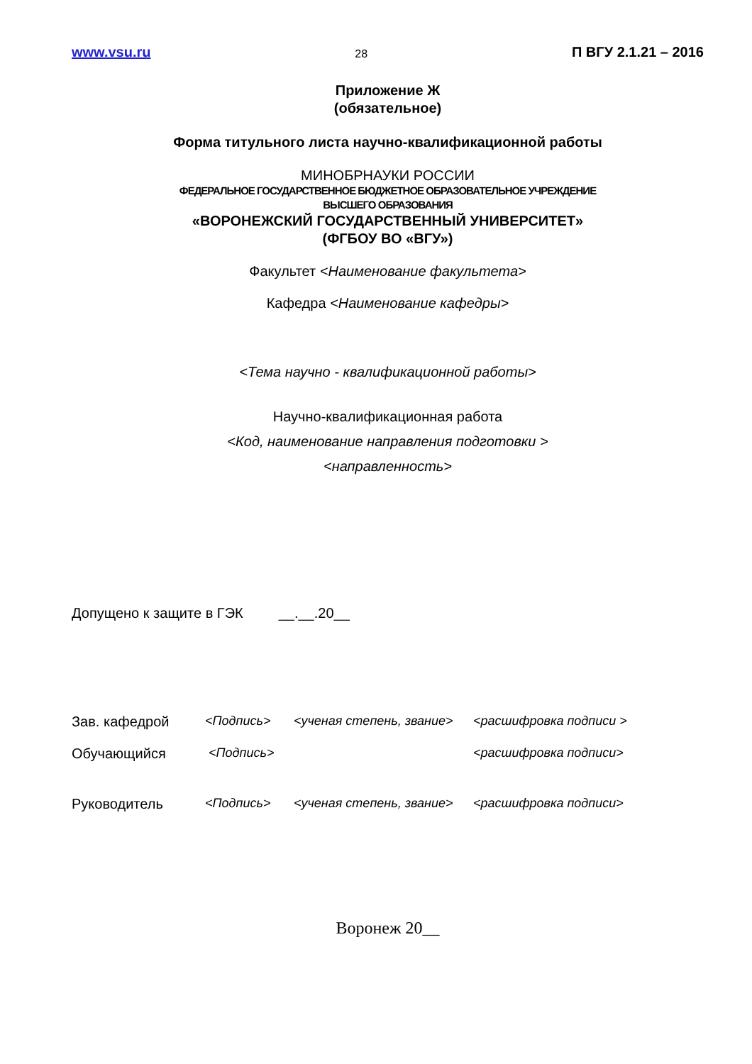www.vsu.ru 28 П ВГУ 2.1.21 – 2016
Приложение Ж
(обязательное)
Форма титульного листа научно-квалификационной работы
МИНОБРНАУКИ РОССИИ
ФЕДЕРАЛЬНОЕ ГОСУДАРСТВЕННОЕ БЮДЖЕТНОЕ ОБРАЗОВАТЕЛЬНОЕ УЧРЕЖДЕНИЕ
ВЫСШЕГО ОБРАЗОВАНИЯ
«ВОРОНЕЖСКИЙ ГОСУДАРСТВЕННЫЙ УНИВЕРСИТЕТ»
(ФГБОУ ВО «ВГУ»)
Факультет <Наименование факультета>
Кафедра <Наименование кафедры>
<Тема научно - квалификационной работы>
Научно-квалификационная работа
<Код, наименование направления подготовки >
<направленность>
Допущено к защите в ГЭК __.__.20__
Зав. кафедрой <Подпись> <ученая степень, звание>
<расшифровка подписи >
Обучающийся <Подпись> <расшифровка подписи>
Руководитель <Подпись> <ученая степень, звание>
<расшифровка подписи>
Воронеж 20__